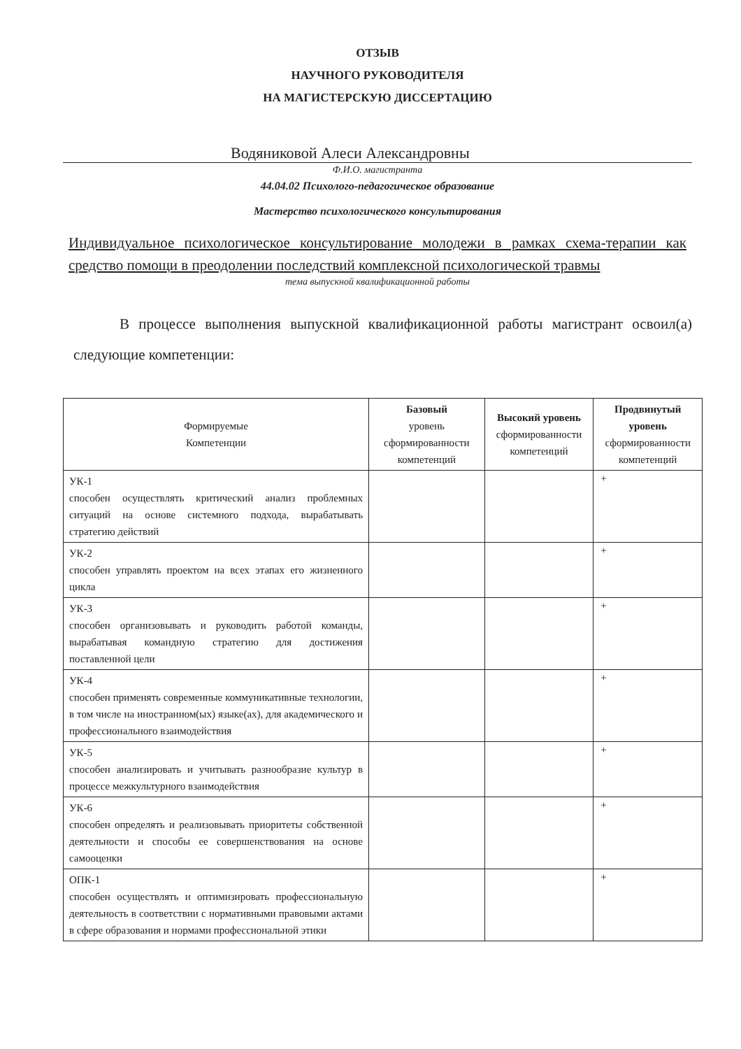ОТЗЫВ
НАУЧНОГО РУКОВОДИТЕЛЯ
НА МАГИСТЕРСКУЮ ДИССЕРТАЦИЮ
Водяниковой Алеси Александровны
Ф.И.О. магистранта
44.04.02 Психолого-педагогическое образование
Мастерство психологического консультирования
Индивидуальное психологическое консультирование молодежи в рамках схема-терапии как средство помощи в преодолении последствий комплексной психологической травмы
тема выпускной квалификационной работы
В процессе выполнения выпускной квалификационной работы магистрант освоил(а) следующие компетенции:
| Формируемые Компетенции | Базовый уровень сформированности компетенций | Высокий уровень сформированности компетенций | Продвинутый уровень сформированности компетенций |
| --- | --- | --- | --- |
| УК-1 способен осуществлять критический анализ проблемных ситуаций на основе системного подхода, вырабатывать стратегию действий | | | + |
| УК-2 способен управлять проектом на всех этапах его жизненного цикла | | | + |
| УК-3 способен организовывать и руководить работой команды, вырабатывая командную стратегию для достижения поставленной цели | | | + |
| УК-4 способен применять современные коммуникативные технологии, в том числе на иностранном(ых) языке(ах), для академического и профессионального взаимодействия | | | + |
| УК-5 способен анализировать и учитывать разнообразие культур в процессе межкультурного взаимодействия | | | + |
| УК-6 способен определять и реализовывать приоритеты собственной деятельности и способы ее совершенствования на основе самооценки | | | + |
| ОПК-1 способен осуществлять и оптимизировать профессиональную деятельность в соответствии с нормативными правовыми актами в сфере образования и нормами профессиональной этики | | | + |